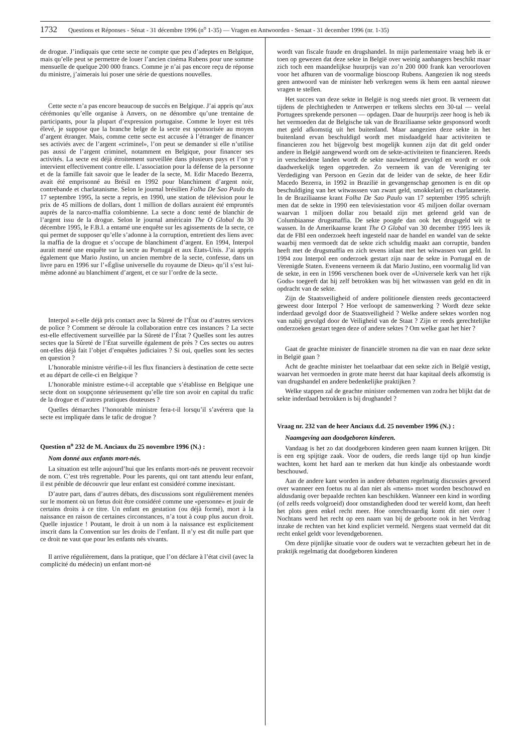1732 Questions et Réponses - Sénat - 31 décembre 1996 (n<sup>o</sup> 1-35) — Vragen en Antwoorden - Senaat - 31 december 1996 (nr. 1-35)
de drogue. J’indiquais que cette secte ne compte que peu d’adeptes en Belgique, mais qu’elle peut se permettre de louer l’ancien cinéma Rubens pour une somme mensuelle de quelque 200 000 francs. Comme je n’ai pas encore reçu de réponse du ministre, j’aimerais lui poser une série de questions nouvelles.
Cette secte n’a pas encore beaucoup de succès en Belgique. J’ai appris qu’aux cérémonies qu’elle organise à Anvers, on ne dénombre qu’une trentaine de participants, pour la plupart d’expression portugaise. Comme le loyer est très élevé, je suppose que la branche belge de la secte est sponsorisée au moyen d’argent étranger. Mais, comme cette secte est accusée à l’étranger de financer ses activiés avec de l’argent «criminel», l’on peut se demander si elle n’utilise pas aussi de l’argent criminel, notamment en Belgique, pour financer ses activités. La secte est déjà étroitement surveillée dans plusieurs pays et l’on y intervient effectivement contre elle. L’association pour la défense de la personne et de la famille fait savoir que le leader de la secte, M. Edir Macedo Bezerra, avait été emprisonné au Brésil en 1992 pour blanchiment d’argent noir, contrebande et charlatanisme. Selon le journal brésilien Folha De Sao Paulo du 17 septembre 1995, la secte a repris, en 1990, une station de télévision pour le prix de 45 millions de dollars, dont 1 million de dollars auraient été empruntés auprès de la narco-maffia colombienne. La secte a donc tenté de blanchir de l’argent issu de la drogue. Selon le journal américain The O Global du 30 décembre 1995, le F.B.I. a entamé une enquête sur les agissements de la secte, ce qui permet de supposer qu’elle s’adonne à la corruption, entretient des liens avec la maffia de la drogue et s’occupe de blanchiment d’argent. En 1994, Interpol aurait mené une enquête sur la secte au Portugal et aux États-Unis. J’ai appris également que Mario Justino, un ancien membre de la secte, confesse, dans un livre paru en 1996 sur l’«Église universelle du royaume de Dieu» qu’il s’est lui-même adonné au blanchiment d’argent, et ce sur l’ordre de la secte.
Interpol a-t-elle déjà pris contact avec la Sûreté de l’État ou d’autres services de police ? Comment se déroule la collaboration entre ces instances ? La secte est-elle effectivement surveillée par la Sûreté de l’État ? Quelles sont les autres sectes que la Sûreté de l’État surveille également de près ? Ces sectes ou autres ont-elles déjà fait l’objet d’enquêtes judiciaires ? Si oui, quelles sont les sectes en question ?
L’honorable ministre vérifie-t-il les flux financiers à destination de cette secte et au départ de celle-ci en Belgique ?
L’honorable ministre estime-t-il acceptable que s’établisse en Belgique une secte dont on soupçonne sérieusement qu’elle tire son avoir en capital du trafic de la drogue et d’autres pratiques douteuses ?
Quelles démarches l’honorable ministre fera-t-il lorsqu’il s’avérera que la secte est impliquée dans le tafic de drogue ?
Question n<sup>o</sup> 232 de M. Anciaux du 25 novembre 1996 (N.) :
Nom donné aux enfants mort-nés.
La situation est telle aujourd’hui que les enfants mort-nés ne peuvent recevoir de nom. C’est très regrettable. Pour les parents, qui ont tant attendu leur enfant, il est pénible de découvrir que leur enfant est considéré comme inexistant.
D’autre part, dans d’autres débats, des discussions sont régulièrement menées sur le moment où un fœtus doit être considéré comme une «personne» et jouir de certains droits à ce titre. Un enfant en gestation (ou déjà formé), mort à la naissance en raison de certaines circonstances, n’a tout à coup plus aucun droit. Quelle injustice ! Poutant, le droit à un nom à la naissance est explicitement inscrit dans la Convention sur les droits de l’enfant. Il n’y est dit nulle part que ce droit ne vaut que pour les enfants nés vivants.
Il arrive régulièrement, dans la pratique, que l’on déclare à l’état civil (avec la complicité du médecin) un enfant mort-né
wordt van fiscale fraude en drugshandel. In mijn parlementaire vraag heb ik er toen op gewezen dat deze sekte in België over weinig aanhangers beschikt maar zich toch een maandelijkse huurprijs van zo’n 200 000 frank kan veroorloven voor het afhuren van de voormalige bioscoop Rubens. Aangezien ik nog steeds geen antwoord van de minister heb verkregen wens ik hem een aantal nieuwe vragen te stellen.
Het succes van deze sekte in België is nog steeds niet groot. Ik verneem dat tijdens de plechtigheden te Antwerpen er telkens slechts een 30-tal — veelal Portugees sprekende personen — opdagen. Daar de huurprijs zeer hoog is heb ik het vermoeden dat de Belgische tak van de Braziliaanse sekte gesponsord wordt met geld afkomstig uit het buitenland. Maar aangezien deze sekte in het buitenland ervan beschuldigd wordt met misdaadgeld haar activiteiten te financieren zou het bijgevolg best mogelijk kunnen zijn dat dit geld onder andere in België aangewend wordt om de sekte-activiteiten te financieren. Reeds in verscheidene landen wordt de sekte nauwlettend gevolgd en wordt er ook daadwerkelijk tegen opgetreden. Zo verneem ik van de Vereniging ter Verdediging van Persoon en Gezin dat de leider van de sekte, de heer Edir Macedo Bezerra, in 1992 in Brazilië in gevangenschap genomen is en dit op beschuldiging van het witwasssen van zwart geld, smokkelarij en charlatanerie. In de Braziliaanse krant Folha De Sao Paulo van 17 september 1995 schrijft men dat de sekte in 1990 een televisiestation voor 45 miljoen dollar overnam waarvan 1 miljoen dollar zou betaald zijn met geleend geld van de Columbiaanse drugsmaffia. De sekte poogde dan ook het drugsgeld wit te wassen. In de Amerikaanse krant The O Global van 30 december 1995 lees ik dat de FBI een onderzoek heeft ingesteld naar de handel en wandel van de sekte waarbij men vermoedt dat de sekte zich schuldig maakt aan corruptie, banden heeft met de drugsmaffia en zich tevens inlaat met het witwassen van geld. In 1994 zou Interpol een onderzoek gestart zijn naar de sekte in Portugal en de Verenigde Staten. Eveneens verneem ik dat Mario Justino, een voormalig lid van de sekte, in een in 1996 verschenen boek over de «Universele kerk van het rijk Gods» toegeeft dat hij zelf betrokken was bij het witwassen van geld en dit in opdracht van de sekte.
Zijn de Staatsveiligheid of andere politionele diensten reeds gecontacteerd geweest door Interpol ? Hoe verloopt de samenwerking ? Wordt deze sekte inderdaad gevolgd door de Staatsveiligheid ? Welke andere sektes worden nog van nabij gevolgd door de Veiligheid van de Staat ? Zijn er reeds gerechtelijke onderzoeken gestart tegen deze of andere sektes ? Om welke gaat het hier ?
Gaat de geachte minister de financiële stromen na die van en naar deze sekte in België gaan ?
Acht de geachte minister het toelaatbaar dat een sekte zich in België vestigt, waarvan het vermoeden in grote mate heerst dat haar kapitaal deels afkomstig is van drugshandel en andere bedenkelijke praktijken ?
Welke stappen zal de geachte minister ondernemen van zodra het blijkt dat de sekte inderdaad betrokken is bij drughandel ?
Vraag nr. 232 van de heer Anciaux d.d. 25 november 1996 (N.) :
Naamgeving aan doodgeboren kinderen.
Vandaag is het zo dat doodgeboren kinderen geen naam kunnen krijgen. Dit is een erg spijtige zaak. Voor de ouders, die reeds lange tijd op hun kindje wachten, komt het hard aan te merken dat hun kindje als onbestaande wordt beschouwd.
Aan de andere kant worden in andere debatten regelmatig discussies gevoerd over wanneer een foetus nu al dan niet als «mens» moet worden beschouwd en aldusdanig over bepaalde rechten kan beschikken. Wanneer een kind in wording (of zelfs reeds volgroeid) door omstandigheden dood ter wereld komt, dan heeft het plots geen enkel recht meer. Hoe onrechtvaardig komt dit niet over ! Nochtans werd het recht op een naam van bij de geboorte ook in het Verdrag inzake de rechten van het kind expliciet vermeld. Nergens staat vermeld dat dit recht enkel geldt voor levendgeborenen.
Om deze pijnlijke situatie voor de ouders wat te verzachten gebeurt het in de praktijk regelmatig dat doodgeboren kinderen